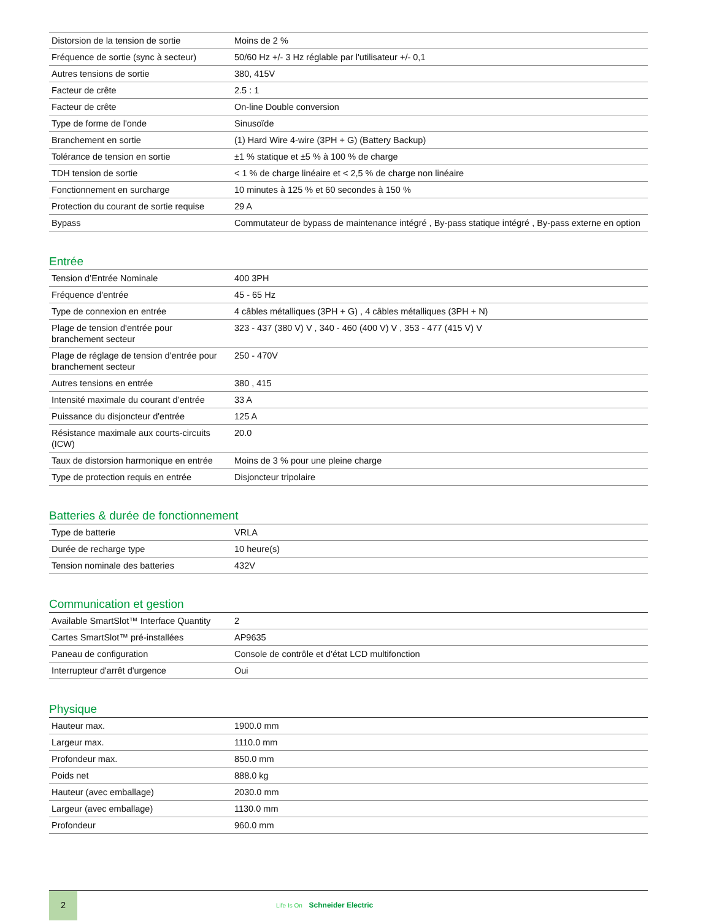| Distorsion de la tension de sortie | Moins de 2 % |
| Fréquence de sortie (sync à secteur) | 50/60 Hz +/- 3 Hz réglable par l'utilisateur +/- 0,1 |
| Autres tensions de sortie | 380, 415V |
| Facteur de crête | 2.5 : 1 |
| Facteur de crête | On-line Double conversion |
| Type de forme de l'onde | Sinusoïde |
| Branchement en sortie | (1) Hard Wire 4-wire (3PH + G) (Battery Backup) |
| Tolérance de tension en sortie | ±1 % statique et ±5 % à 100 % de charge |
| TDH tension de sortie | < 1 % de charge linéaire et < 2,5 % de charge non linéaire |
| Fonctionnement en surcharge | 10 minutes à 125 % et 60 secondes à 150 % |
| Protection du courant de sortie requise | 29 A |
| Bypass | Commutateur de bypass de maintenance intégré , By-pass statique intégré , By-pass externe en option |
Entrée
| Tension d’Entrée Nominale | 400 3PH |
| Fréquence d'entrée | 45 - 65 Hz |
| Type de connexion en entrée | 4 câbles métalliques (3PH + G) , 4 câbles métalliques (3PH + N) |
| Plage de tension d'entrée pour branchement secteur | 323 - 437 (380 V) V , 340 - 460 (400 V) V , 353 - 477 (415 V) V |
| Plage de réglage de tension d'entrée pour branchement secteur | 250 - 470V |
| Autres tensions en entrée | 380 , 415 |
| Intensité maximale du courant d’entrée | 33 A |
| Puissance du disjoncteur d'entrée | 125 A |
| Résistance maximale aux courts-circuits (ICW) | 20.0 |
| Taux de distorsion harmonique en entrée | Moins de 3 % pour une pleine charge |
| Type de protection requis en entrée | Disjoncteur tripolaire |
Batteries & durée de fonctionnement
| Type de batterie | VRLA |
| Durée de recharge type | 10 heure(s) |
| Tension nominale des batteries | 432V |
Communication et gestion
| Available SmartSlot™ Interface Quantity | 2 |
| Cartes SmartSlot™ pré-installées | AP9635 |
| Paneau de configuration | Console de contrôle et d'état LCD multifonction |
| Interrupteur d'arrêt d'urgence | Oui |
Physique
| Hauteur max. | 1900.0 mm |
| Largeur max. | 1110.0 mm |
| Profondeur max. | 850.0 mm |
| Poids net | 888.0 kg |
| Hauteur (avec emballage) | 2030.0 mm |
| Largeur (avec emballage) | 1130.0 mm |
| Profondeur | 960.0 mm |
2
Life Is On Schneider Electric